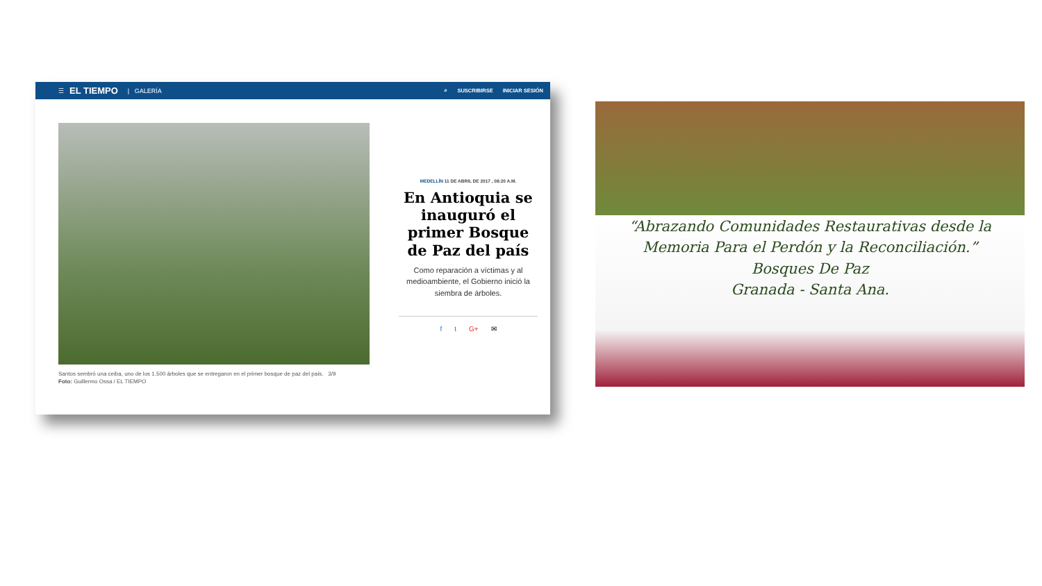☰ EL TIEMPO | GALERÍA
⌕ SUSCRIBIRSE INICIAR SESIÓN
Santos sembró una ceiba, uno de los 1.500 árboles que se entregaron en el primer bosque de paz del país. 3/9
Foto: Guillermo Ossa / EL TIEMPO
MEDELLÍN 11 DE ABRIL DE 2017 , 08:20 A.M.
En Antioquia se inauguró el primer Bosque de Paz del país
Como reparación a víctimas y al medioambiente, el Gobierno inició la siembra de árboles.
f t G+ ✉
“Abrazando Comunidades Restaurativas desde la Memoria Para el Perdón y la Reconciliación.”
Bosques De Paz
Granada - Santa Ana.